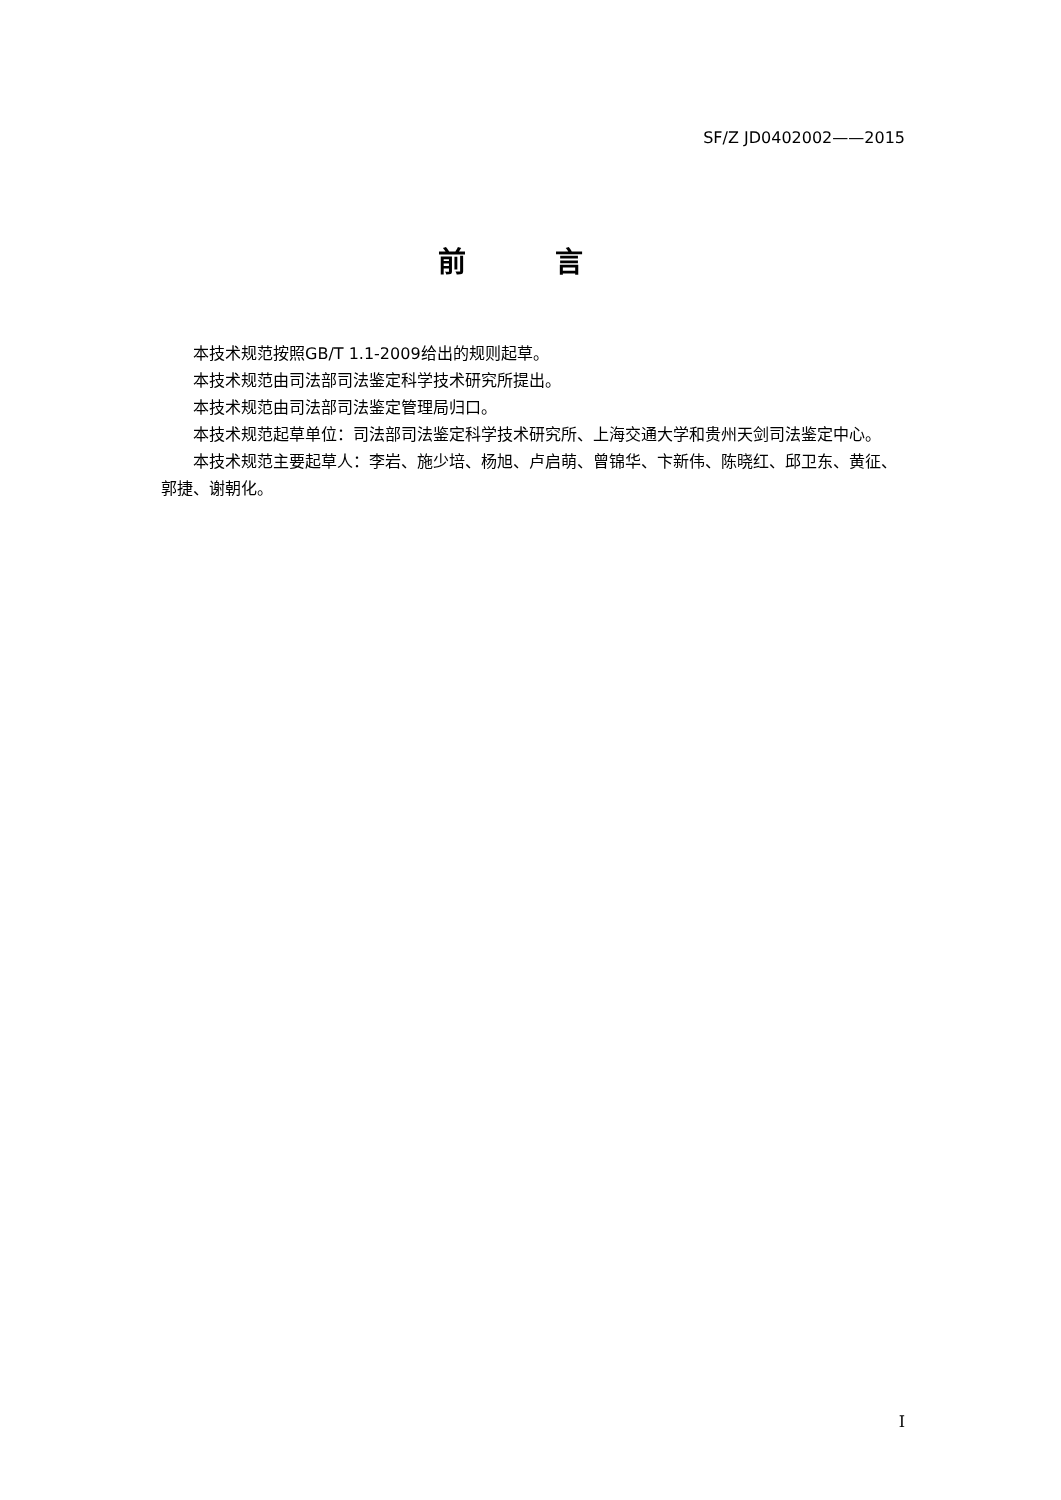SF/Z JD0402002——2015
前 言
本技术规范按照GB/T 1.1-2009给出的规则起草。
本技术规范由司法部司法鉴定科学技术研究所提出。
本技术规范由司法部司法鉴定管理局归口。
本技术规范起草单位：司法部司法鉴定科学技术研究所、上海交通大学和贵州天剑司法鉴定中心。
本技术规范主要起草人：李岩、施少培、杨旭、卢启萌、曾锦华、卞新伟、陈晓红、邱卫东、黄征、郭捷、谢朝化。
I